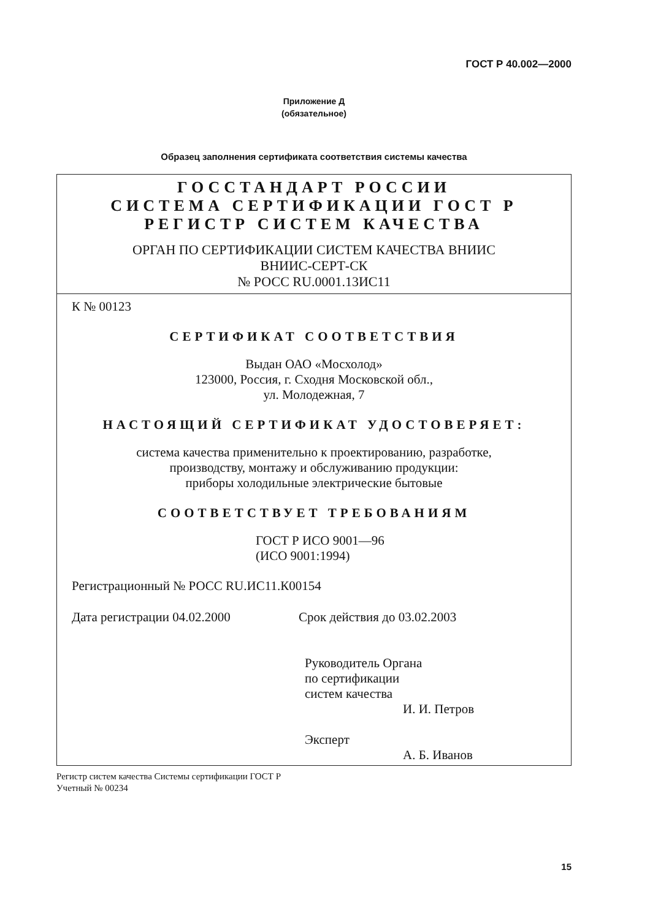ГОСТ Р 40.002—2000
Приложение Д
(обязательное)
Образец заполнения сертификата соответствия системы качества
ГОССТАНДАРТ РОССИИ
СИСТЕМА СЕРТИФИКАЦИИ ГОСТ Р
РЕГИСТР СИСТЕМ КАЧЕСТВА
ОРГАН ПО СЕРТИФИКАЦИИ СИСТЕМ КАЧЕСТВА ВНИИС
ВНИИС-СЕРТ-СК
№ РОСС RU.0001.13ИС11
К № 00123
СЕРТИФИКАТ СООТВЕТСТВИЯ
Выдан ОАО «Мосхолод»
123000, Россия, г. Сходня Московской обл.,
ул. Молодежная, 7
НАСТОЯЩИЙ СЕРТИФИКАТ УДОСТОВЕРЯЕТ:
система качества применительно к проектированию, разработке,
производству, монтажу и обслуживанию продукции:
приборы холодильные электрические бытовые
СООТВЕТСТВУЕТ ТРЕБОВАНИЯМ
ГОСТ Р ИСО 9001—96
(ИСО 9001:1994)
Регистрационный № РОСС RU.ИС11.К00154
Дата регистрации 04.02.2000 Срок действия до 03.02.2003
Руководитель Органа
по сертификации
систем качества
И. И. Петров
Эксперт
А. Б. Иванов
Регистр систем качества Системы сертификации ГОСТ Р
Учетный № 00234
15